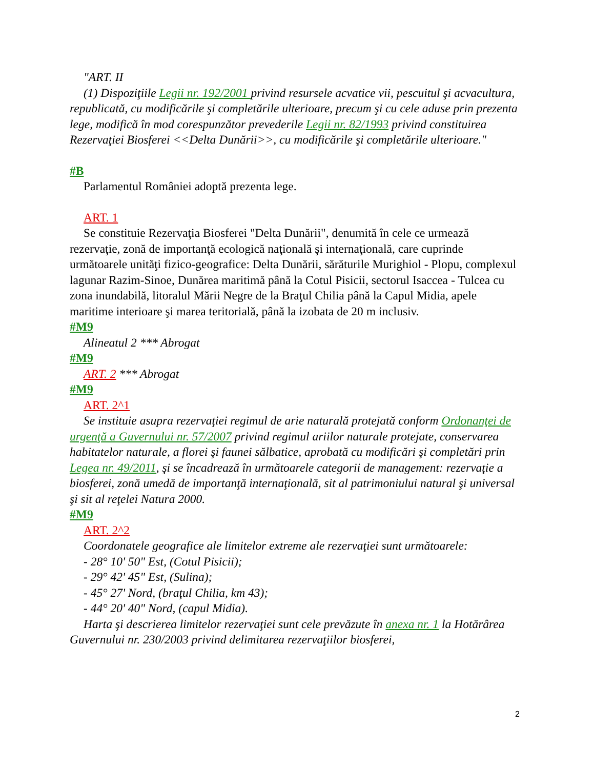"ART. II
(1) Dispoziţiile Legii nr. 192/2001 privind resursele acvatice vii, pescuitul şi acvacultura, republicată, cu modificările şi completările ulterioare, precum şi cu cele aduse prin prezenta lege, modifică în mod corespunzător prevederile Legii nr. 82/1993 privind constituirea Rezervaţiei Biosferei <<Delta Dunării>>, cu modificările şi completările ulterioare."
#B
Parlamentul României adoptă prezenta lege.
ART. 1
Se constituie Rezervaţia Biosferei "Delta Dunării", denumită în cele ce urmează rezervaţie, zonă de importanţă ecologică naţională şi internaţională, care cuprinde următoarele unităţi fizico-geografice: Delta Dunării, sărăturile Murighiol - Plopu, complexul lagunar Razim-Sinoe, Dunărea maritimă până la Cotul Pisicii, sectorul Isaccea - Tulcea cu zona inundabilă, litoralul Mării Negre de la Braţul Chilia până la Capul Midia, apele maritime interioare şi marea teritorială, până la izobata de 20 m inclusiv.
#M9
Alineatul 2 *** Abrogat
#M9
ART. 2 *** Abrogat
#M9
ART. 2^1
Se instituie asupra rezervaţiei regimul de arie naturală protejată conform Ordonanţei de urgenţă a Guvernului nr. 57/2007 privind regimul ariilor naturale protejate, conservarea habitatelor naturale, a florei şi faunei sălbatice, aprobată cu modificări şi completări prin Legea nr. 49/2011, şi se încadrează în următoarele categorii de management: rezervaţie a biosferei, zonă umedă de importanţă internaţională, sit al patrimoniului natural şi universal şi sit al reţelei Natura 2000.
#M9
ART. 2^2
Coordonatele geografice ale limitelor extreme ale rezervaţiei sunt următoarele:
- 28° 10' 50" Est, (Cotul Pisicii);
- 29° 42' 45" Est, (Sulina);
- 45° 27' Nord, (braţul Chilia, km 43);
- 44° 20' 40" Nord, (capul Midia).
Harta şi descrierea limitelor rezervaţiei sunt cele prevăzute în anexa nr. 1 la Hotărârea Guvernului nr. 230/2003 privind delimitarea rezervaţiilor biosferei,
2